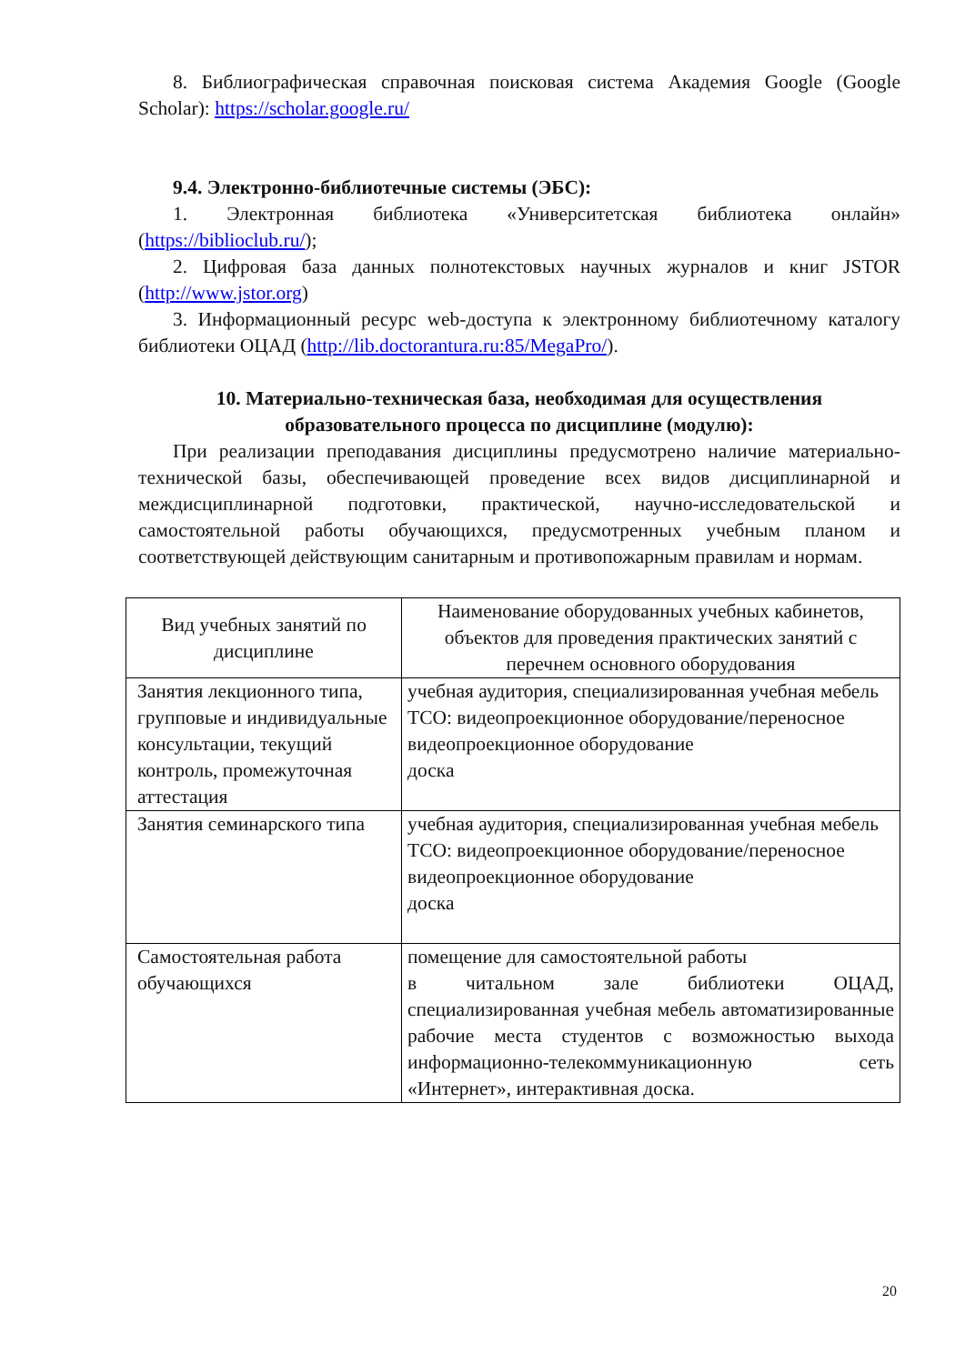8. Библиографическая справочная поисковая система Академия Google (Google Scholar): https://scholar.google.ru/
9.4. Электронно-библиотечные системы (ЭБС):
1. Электронная библиотека «Университетская библиотека онлайн» (https://biblioclub.ru/);
2. Цифровая база данных полнотекстовых научных журналов и книг JSTOR (http://www.jstor.org)
3. Информационный ресурс web-доступа к электронному библиотечному каталогу библиотеки ОЦАД (http://lib.doctorantura.ru:85/MegaPro/).
10. Материально-техническая база, необходимая для осуществления образовательного процесса по дисциплине (модулю):
При реализации преподавания дисциплины предусмотрено наличие материально-технической базы, обеспечивающей проведение всех видов дисциплинарной и междисциплинарной подготовки, практической, научно-исследовательской и самостоятельной работы обучающихся, предусмотренных учебным планом и соответствующей действующим санитарным и противопожарным правилам и нормам.
| Вид учебных занятий по дисциплине | Наименование оборудованных учебных кабинетов, объектов для проведения практических занятий с перечнем основного оборудования |
| Занятия лекционного типа, групповые и индивидуальные консультации, текущий контроль, промежуточная аттестация | учебная аудитория, специализированная учебная мебель ТСО: видеопроекционное оборудование/переносное видеопроекционное оборудование доска |
| Занятия семинарского типа | учебная аудитория, специализированная учебная мебель ТСО: видеопроекционное оборудование/переносное видеопроекционное оборудование доска |
| Самостоятельная работа обучающихся | помещение для самостоятельной работы в читальном зале библиотеки ОЦАД, специализированная учебная мебель автоматизированные рабочие места студентов с возможностью выхода информационно-телекоммуникационную сеть «Интернет», интерактивная доска. |
20